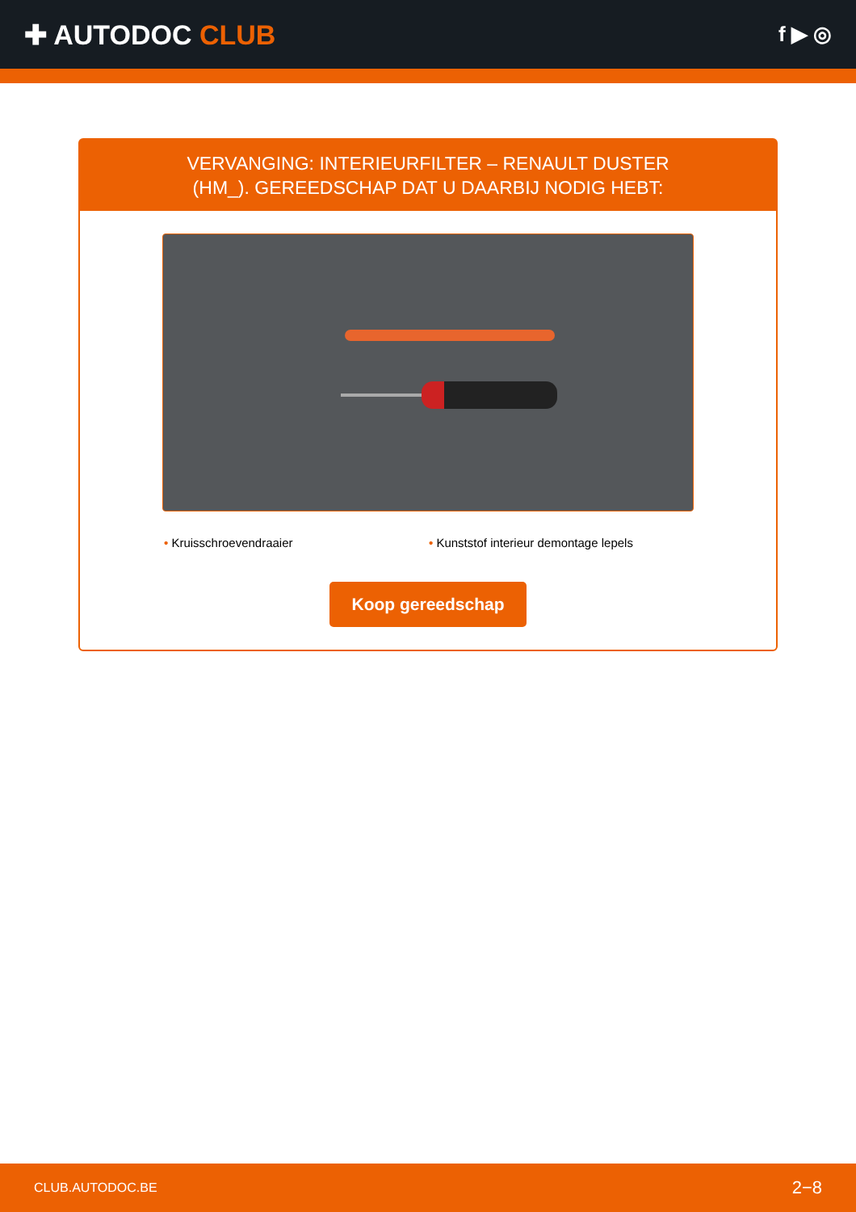✚ AUTODOC CLUB
f ▶ ◎
VERVANGING: INTERIEURFILTER – RENAULT DUSTER
(HM_). GEREEDSCHAP DAT U DAARBIJ NODIG HEBT:
• Kruisschroevendraaier • Kunststof interieur demontage lepels
Koop gereedschap
CLUB.AUTODOC.BE 2−8